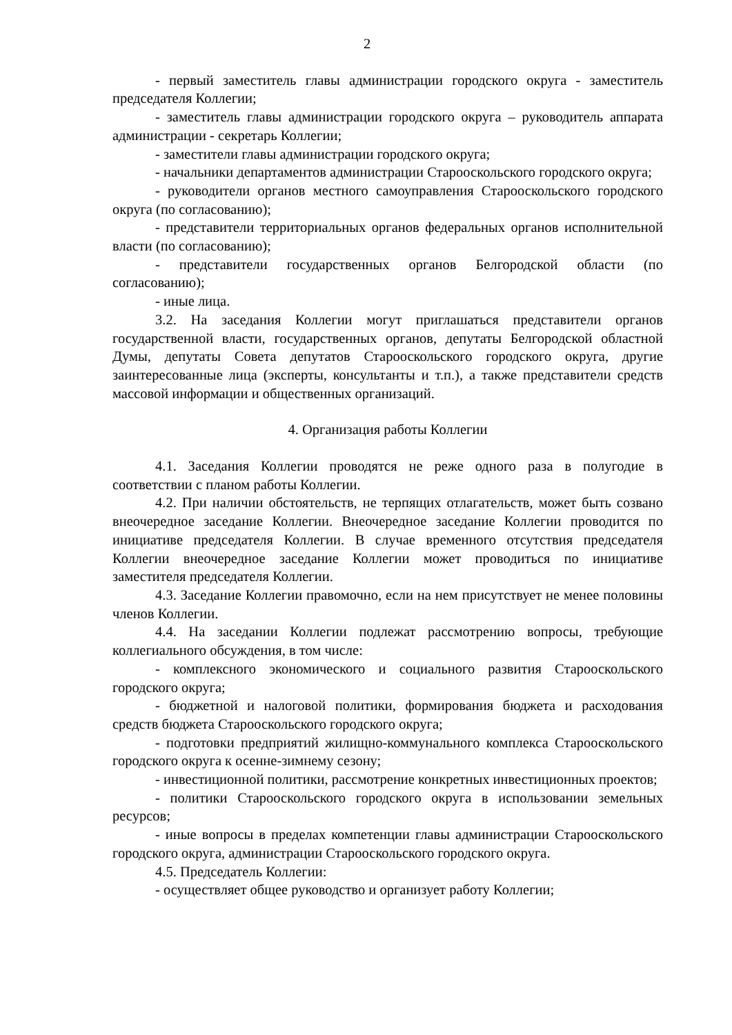2
- первый заместитель главы администрации городского округа - заместитель председателя Коллегии;
- заместитель главы администрации городского округа – руководитель аппарата администрации - секретарь Коллегии;
- заместители главы администрации городского округа;
- начальники департаментов администрации Старооскольского городского округа;
- руководители органов местного самоуправления Старооскольского городского округа (по согласованию);
- представители территориальных органов федеральных органов исполнительной власти (по согласованию);
- представители государственных органов Белгородской области (по согласованию);
- иные лица.
3.2. На заседания Коллегии могут приглашаться представители органов государственной власти, государственных органов, депутаты Белгородской областной Думы, депутаты Совета депутатов Старооскольского городского округа, другие заинтересованные лица (эксперты, консультанты и т.п.), а также представители средств массовой информации и общественных организаций.
4. Организация работы Коллегии
4.1. Заседания Коллегии проводятся не реже одного раза в полугодие в соответствии с планом работы Коллегии.
4.2. При наличии обстоятельств, не терпящих отлагательств, может быть созвано внеочередное заседание Коллегии. Внеочередное заседание Коллегии проводится по инициативе председателя Коллегии. В случае временного отсутствия председателя Коллегии внеочередное заседание Коллегии может проводиться по инициативе заместителя председателя Коллегии.
4.3. Заседание Коллегии правомочно, если на нем присутствует не менее половины членов Коллегии.
4.4. На заседании Коллегии подлежат рассмотрению вопросы, требующие коллегиального обсуждения, в том числе:
- комплексного экономического и социального развития Старооскольского городского округа;
- бюджетной и налоговой политики, формирования бюджета и расходования средств бюджета Старооскольского городского округа;
- подготовки предприятий жилищно-коммунального комплекса Старооскольского городского округа к осенне-зимнему сезону;
- инвестиционной политики, рассмотрение конкретных инвестиционных проектов;
- политики Старооскольского городского округа в использовании земельных ресурсов;
- иные вопросы в пределах компетенции главы администрации Старооскольского городского округа, администрации Старооскольского городского округа.
4.5. Председатель Коллегии:
- осуществляет общее руководство и организует работу Коллегии;